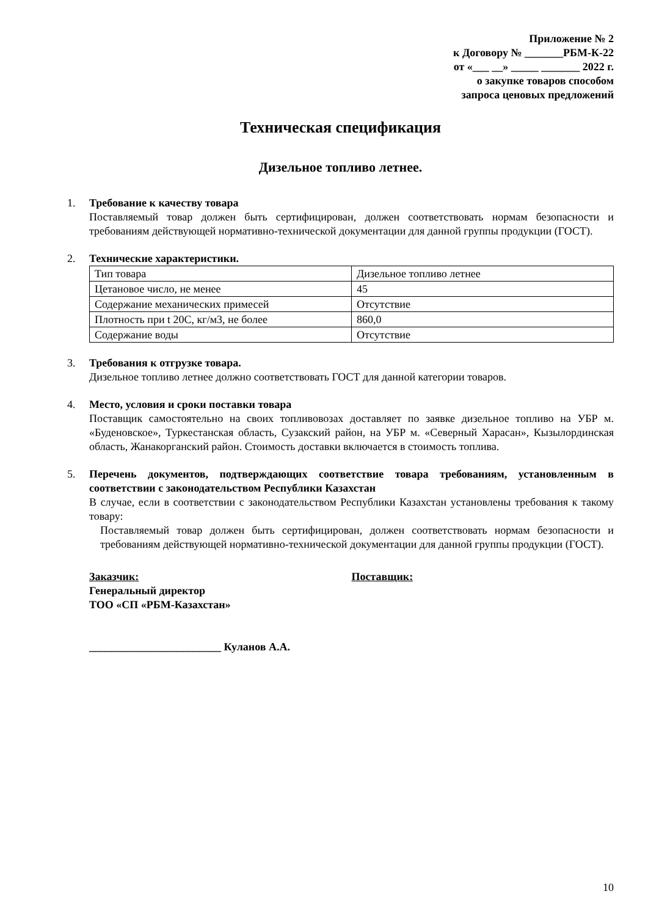Приложение № 2
к Договору № _______РБМ-К-22
от «___ __» _____ _______ 2022 г.
о закупке товаров способом
запроса ценовых предложений
Техническая спецификация
Дизельное топливо летнее.
1. Требование к качеству товара
Поставляемый товар должен быть сертифицирован, должен соответствовать нормам безопасности и требованиям действующей нормативно-технической документации для данной группы продукции (ГОСТ).
2. Технические характеристики.
| Тип товара | Дизельное топливо летнее |
| Цетановое число, не менее | 45 |
| Содержание механических примесей | Отсутствие |
| Плотность при t 20С, кг/м3, не более | 860,0 |
| Содержание воды | Отсутствие |
3. Требования к отгрузке товара.
Дизельное топливо летнее должно соответствовать ГОСТ для данной категории товаров.
4. Место, условия и сроки поставки товара
Поставщик самостоятельно на своих топливовозах доставляет по заявке дизельное топливо на УБР м. «Буденовское», Туркестанская область, Сузакский район, на УБР м. «Северный Харасан», Кызылординская область, Жанакорганский район. Стоимость доставки включается в стоимость топлива.
5. Перечень документов, подтверждающих соответствие товара требованиям, установленным в соответствии с законодательством Республики Казахстан
В случае, если в соответствии с законодательством Республики Казахстан установлены требования к такому товару:
Поставляемый товар должен быть сертифицирован, должен соответствовать нормам безопасности и требованиям действующей нормативно-технической документации для данной группы продукции (ГОСТ).
Заказчик:
Генеральный директор
ТОО «СП «РБМ-Казахстан»
________________________ Куланов А.А.
Поставщик:
10